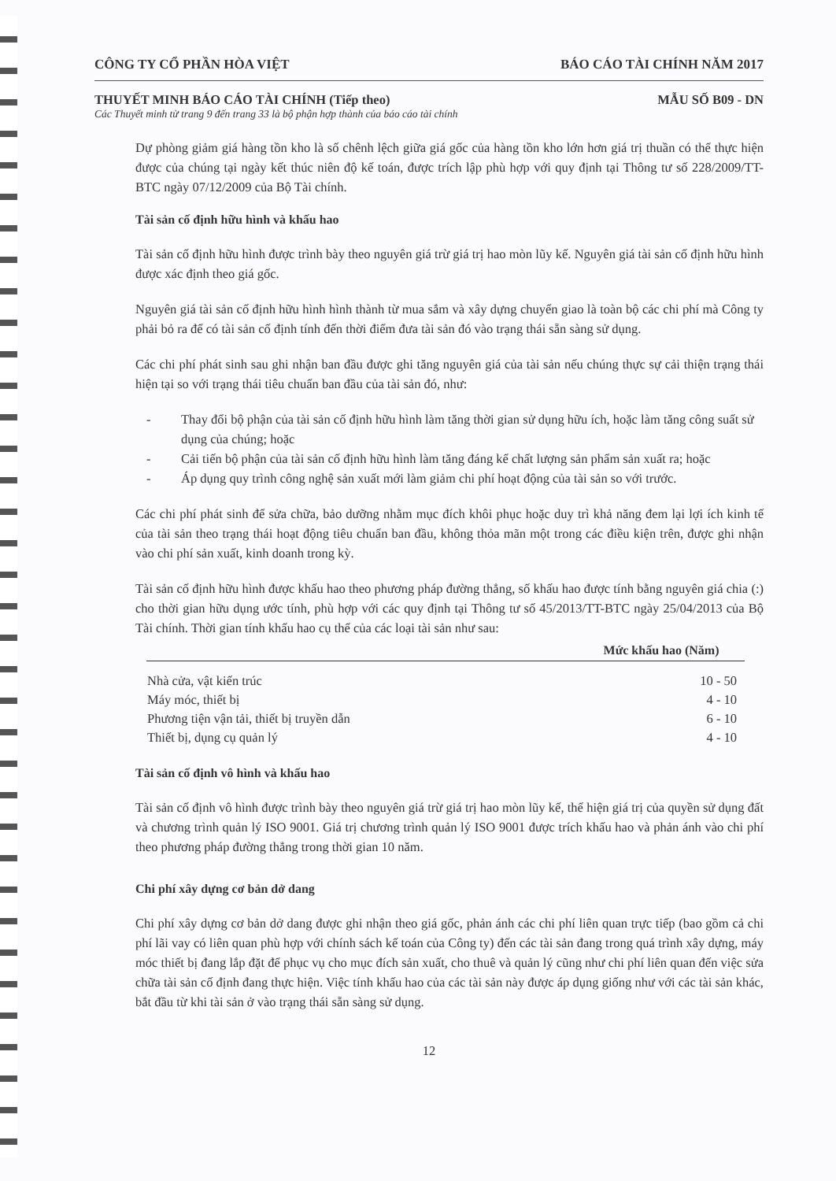CÔNG TY CỔ PHẦN HÒA VIỆT BÁO CÁO TÀI CHÍNH NĂM 2017
THUYẾT MINH BÁO CÁO TÀI CHÍNH (Tiếp theo) MẪU SỐ B09 - DN
Các Thuyết minh từ trang 9 đến trang 33 là bộ phận hợp thành của báo cáo tài chính
Dự phòng giảm giá hàng tồn kho là số chênh lệch giữa giá gốc của hàng tồn kho lớn hơn giá trị thuần có thể thực hiện được của chúng tại ngày kết thúc niên độ kế toán, được trích lập phù hợp với quy định tại Thông tư số 228/2009/TT-BTC ngày 07/12/2009 của Bộ Tài chính.
Tài sản cố định hữu hình và khấu hao
Tài sản cố định hữu hình được trình bày theo nguyên giá trừ giá trị hao mòn lũy kế. Nguyên giá tài sản cố định hữu hình được xác định theo giá gốc.
Nguyên giá tài sản cố định hữu hình hình thành từ mua sắm và xây dựng chuyển giao là toàn bộ các chi phí mà Công ty phải bỏ ra để có tài sản cố định tính đến thời điểm đưa tài sản đó vào trạng thái sẵn sàng sử dụng.
Các chi phí phát sinh sau ghi nhận ban đầu được ghi tăng nguyên giá của tài sản nếu chúng thực sự cải thiện trạng thái hiện tại so với trạng thái tiêu chuẩn ban đầu của tài sản đó, như:
- Thay đổi bộ phận của tài sản cố định hữu hình làm tăng thời gian sử dụng hữu ích, hoặc làm tăng công suất sử dụng của chúng; hoặc
- Cải tiến bộ phận của tài sản cố định hữu hình làm tăng đáng kể chất lượng sản phẩm sản xuất ra; hoặc
- Áp dụng quy trình công nghệ sản xuất mới làm giảm chi phí hoạt động của tài sản so với trước.
Các chi phí phát sinh để sửa chữa, bảo dưỡng nhằm mục đích khôi phục hoặc duy trì khả năng đem lại lợi ích kinh tế của tài sản theo trạng thái hoạt động tiêu chuẩn ban đầu, không thỏa mãn một trong các điều kiện trên, được ghi nhận vào chi phí sản xuất, kinh doanh trong kỳ.
Tài sản cố định hữu hình được khấu hao theo phương pháp đường thẳng, số khấu hao được tính bằng nguyên giá chia (:) cho thời gian hữu dụng ước tính, phù hợp với các quy định tại Thông tư số 45/2013/TT-BTC ngày 25/04/2013 của Bộ Tài chính. Thời gian tính khấu hao cụ thể của các loại tài sản như sau:
| | Mức khấu hao (Năm) |
| --- | --- |
| Nhà cửa, vật kiến trúc | 10 - 50 |
| Máy móc, thiết bị | 4 - 10 |
| Phương tiện vận tải, thiết bị truyền dẫn | 6 - 10 |
| Thiết bị, dụng cụ quản lý | 4 - 10 |
Tài sản cố định vô hình và khấu hao
Tài sản cố định vô hình được trình bày theo nguyên giá trừ giá trị hao mòn lũy kế, thể hiện giá trị của quyền sử dụng đất và chương trình quản lý ISO 9001. Giá trị chương trình quản lý ISO 9001 được trích khấu hao và phản ánh vào chi phí theo phương pháp đường thẳng trong thời gian 10 năm.
Chi phí xây dựng cơ bản dở dang
Chi phí xây dựng cơ bản dở dang được ghi nhận theo giá gốc, phản ánh các chi phí liên quan trực tiếp (bao gồm cả chi phí lãi vay có liên quan phù hợp với chính sách kế toán của Công ty) đến các tài sản đang trong quá trình xây dựng, máy móc thiết bị đang lắp đặt để phục vụ cho mục đích sản xuất, cho thuê và quản lý cũng như chi phí liên quan đến việc sửa chữa tài sản cố định đang thực hiện. Việc tính khấu hao của các tài sản này được áp dụng giống như với các tài sản khác, bắt đầu từ khi tài sản ở vào trạng thái sẵn sàng sử dụng.
12